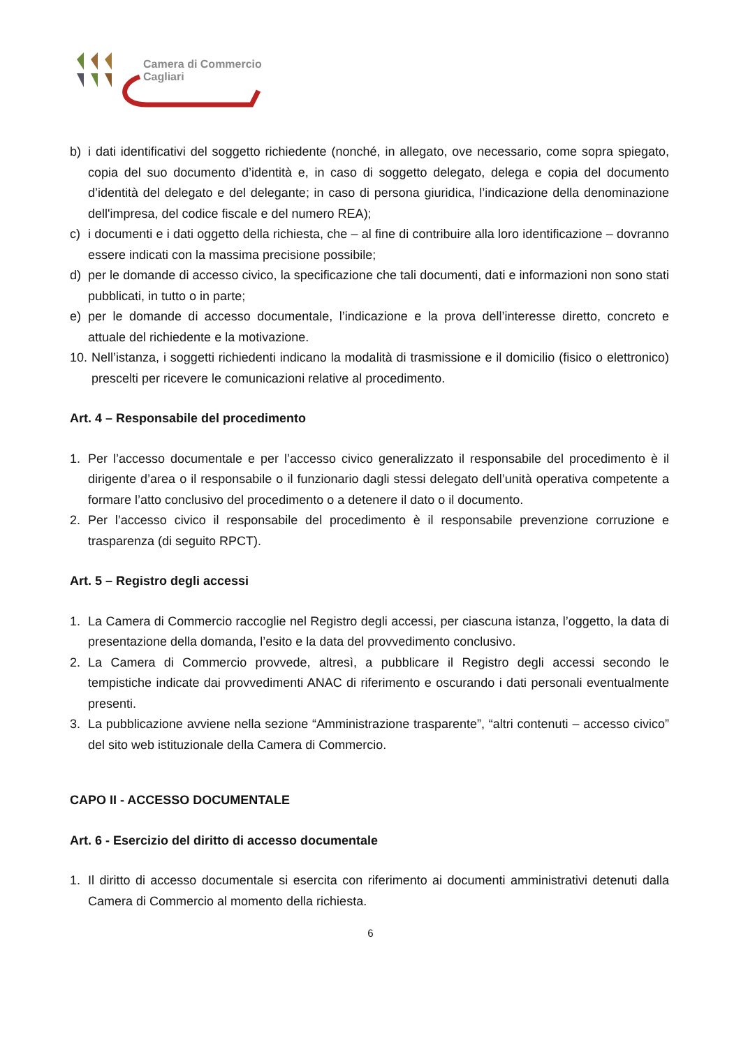Camera di Commercio
Cagliari
b) i dati identificativi del soggetto richiedente (nonché, in allegato, ove necessario, come sopra spiegato, copia del suo documento d’identità e, in caso di soggetto delegato, delega e copia del documento d’identità del delegato e del delegante; in caso di persona giuridica, l’indicazione della denominazione dell'impresa, del codice fiscale e del numero REA);
c) i documenti e i dati oggetto della richiesta, che – al fine di contribuire alla loro identificazione – dovranno essere indicati con la massima precisione possibile;
d) per le domande di accesso civico, la specificazione che tali documenti, dati e informazioni non sono stati pubblicati, in tutto o in parte;
e) per le domande di accesso documentale, l’indicazione e la prova dell’interesse diretto, concreto e attuale del richiedente e la motivazione.
10. Nell’istanza, i soggetti richiedenti indicano la modalità di trasmissione e il domicilio (fisico o elettronico) prescelti per ricevere le comunicazioni relative al procedimento.
Art. 4 – Responsabile del procedimento
1. Per l’accesso documentale e per l’accesso civico generalizzato il responsabile del procedimento è il dirigente d’area o il responsabile o il funzionario dagli stessi delegato dell’unità operativa competente a formare l’atto conclusivo del procedimento o a detenere il dato o il documento.
2. Per l’accesso civico il responsabile del procedimento è il responsabile prevenzione corruzione e trasparenza (di seguito RPCT).
Art. 5 – Registro degli accessi
1. La Camera di Commercio raccoglie nel Registro degli accessi, per ciascuna istanza, l’oggetto, la data di presentazione della domanda, l’esito e la data del provvedimento conclusivo.
2. La Camera di Commercio provvede, altresì, a pubblicare il Registro degli accessi secondo le tempistiche indicate dai provvedimenti ANAC di riferimento e oscurando i dati personali eventualmente presenti.
3. La pubblicazione avviene nella sezione “Amministrazione trasparente”, “altri contenuti – accesso civico” del sito web istituzionale della Camera di Commercio.
CAPO II - ACCESSO DOCUMENTALE
Art. 6 - Esercizio del diritto di accesso documentale
1. Il diritto di accesso documentale si esercita con riferimento ai documenti amministrativi detenuti dalla Camera di Commercio al momento della richiesta.
6